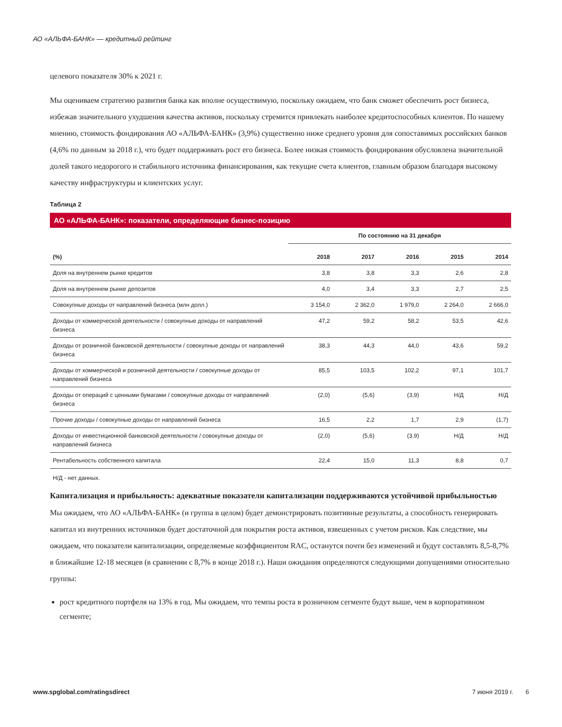АО «АЛЬФА-БАНК» — кредитный рейтинг
целевого показателя 30% к 2021 г.
Мы оцениваем стратегию развития банка как вполне осуществимую, поскольку ожидаем, что банк сможет обеспечить рост бизнеса, избежав значительного ухудшения качества активов, поскольку стремится привлекать наиболее кредитоспособных клиентов. По нашему мнению, стоимость фондирования АО «АЛЬФА-БАНК» (3,9%) существенно ниже среднего уровня для сопоставимых российских банков (4,6% по данным за 2018 г.), что будет поддерживать рост его бизнеса. Более низкая стоимость фондирования обусловлена значительной долей такого недорогого и стабильного источника финансирования, как текущие счета клиентов, главным образом благодаря высокому качеству инфраструктуры и клиентских услуг.
Таблица 2
АО «АЛЬФА-БАНК»: показатели, определяющие бизнес-позицию
| | По состоянию на 31 декабря | | | | |
| --- | --- | --- | --- | --- | --- |
| (%) | 2018 | 2017 | 2016 | 2015 | 2014 |
| Доля на внутреннем рынке кредитов | 3,8 | 3,8 | 3,3 | 2,6 | 2,8 |
| Доля на внутреннем рынке депозитов | 4,0 | 3,4 | 3,3 | 2,7 | 2,5 |
| Совокупные доходы от направлений бизнеса (млн долл.) | 3 154,0 | 2 362,0 | 1 979,0 | 2 264,0 | 2 666,0 |
| Доходы от коммерческой деятельности / совокупные доходы от направлений бизнеса | 47,2 | 59,2 | 58,2 | 53,5 | 42,6 |
| Доходы от розничной банковской деятельности / совокупные доходы от направлений бизнеса | 38,3 | 44,3 | 44,0 | 43,6 | 59,2 |
| Доходы от коммерческой и розничной деятельности / совокупные доходы от направлений бизнеса | 85,5 | 103,5 | 102,2 | 97,1 | 101,7 |
| Доходы от операций с ценными бумагами / совокупные доходы от направлений бизнеса | (2,0) | (5,6) | (3,9) | Н/Д | Н/Д |
| Прочие доходы / совокупные доходы от направлений бизнеса | 16,5 | 2,2 | 1,7 | 2,9 | (1,7) |
| Доходы от инвестиционной банковской деятельности / совокупные доходы от направлений бизнеса | (2,0) | (5,6) | (3,9) | Н/Д | Н/Д |
| Рентабельность собственного капитала | 22,4 | 15,0 | 11,3 | 8,8 | 0,7 |
Н/Д - нет данных.
Капитализация и прибыльность: адекватные показатели капитализации поддерживаются устойчивой прибыльностью
Мы ожидаем, что АО «АЛЬФА-БАНК» (и группа в целом) будет демонстрировать позитивные результаты, а способность генерировать капитал из внутренних источников будет достаточной для покрытия роста активов, взвешенных с учетом рисков. Как следствие, мы ожидаем, что показатели капитализации, определяемые коэффициентом RAC, останутся почти без изменений и будут составлять 8,5-8,7% в ближайшие 12-18 месяцев (в сравнении с 8,7% в конце 2018 г.). Наши ожидания определяются следующими допущениями относительно группы:
рост кредитного портфеля на 13% в год. Мы ожидаем, что темпы роста в розничном сегменте будут выше, чем в корпоративном сегменте;
www.spglobal.com/ratingsdirect 7 июня 2019 г. 6